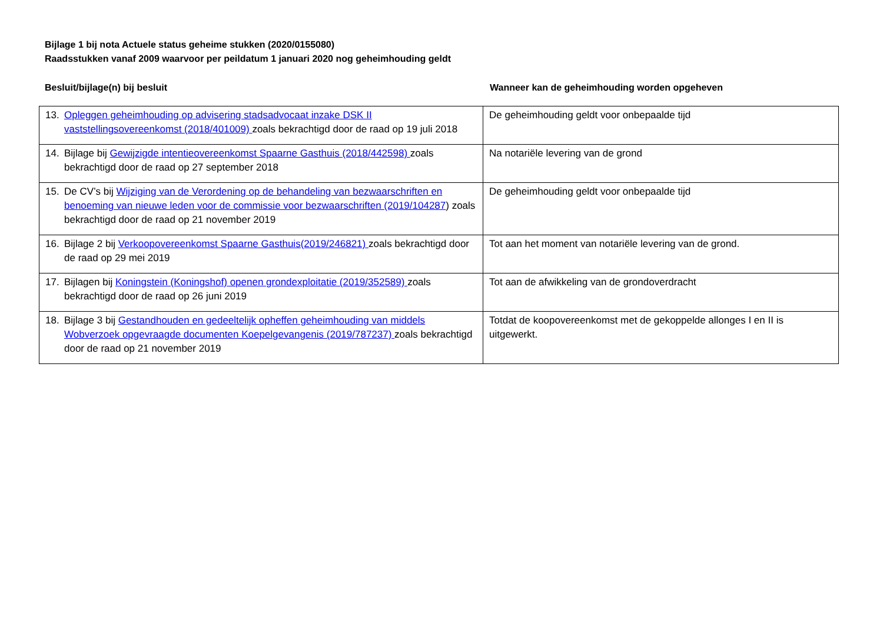Bijlage 1 bij nota Actuele status geheime stukken (2020/0155080)
Raadsstukken vanaf 2009 waarvoor per peildatum 1 januari 2020 nog geheimhouding geldt
Besluit/bijlage(n) bij besluit Wanneer kan de geheimhouding worden opgeheven
| 13. Opleggen geheimhouding op advisering stadsadvocaat inzake DSK II vaststellingsovereenkomst (2018/401009) zoals bekrachtigd door de raad op 19 juli 2018 | De geheimhouding geldt voor onbepaalde tijd |
| 14. Bijlage bij Gewijzigde intentieovereenkomst Spaarne Gasthuis (2018/442598) zoals bekrachtigd door de raad op 27 september 2018 | Na notariële levering van de grond |
| 15. De CV’s bij Wijziging van de Verordening op de behandeling van bezwaarschriften en benoeming van nieuwe leden voor de commissie voor bezwaarschriften (2019/104287 ) zoals bekrachtigd door de raad op 21 november 2019 | De geheimhouding geldt voor onbepaalde tijd |
| 16. Bijlage 2 bij Verkoopovereenkomst Spaarne Gasthuis(2019/246821) zoals bekrachtigd door de raad op 29 mei 2019 | Tot aan het moment van notariële levering van de grond. |
| 17. Bijlagen bij Koningstein (Koningshof) openen grondexploitatie (2019/352589) zoals bekrachtigd door de raad op 26 juni 2019 | Tot aan de afwikkeling van de grondoverdracht |
| 18. Bijlage 3 bij Gestandhouden en gedeeltelijk opheffen geheimhouding van middels Wobverzoek opgevraagde documenten Koepelgevangenis (2019/787237) zoals bekrachtigd door de raad op 21 november 2019 | Totdat de koopovereenkomst met de gekoppelde allonges I en II is uitgewerkt. |